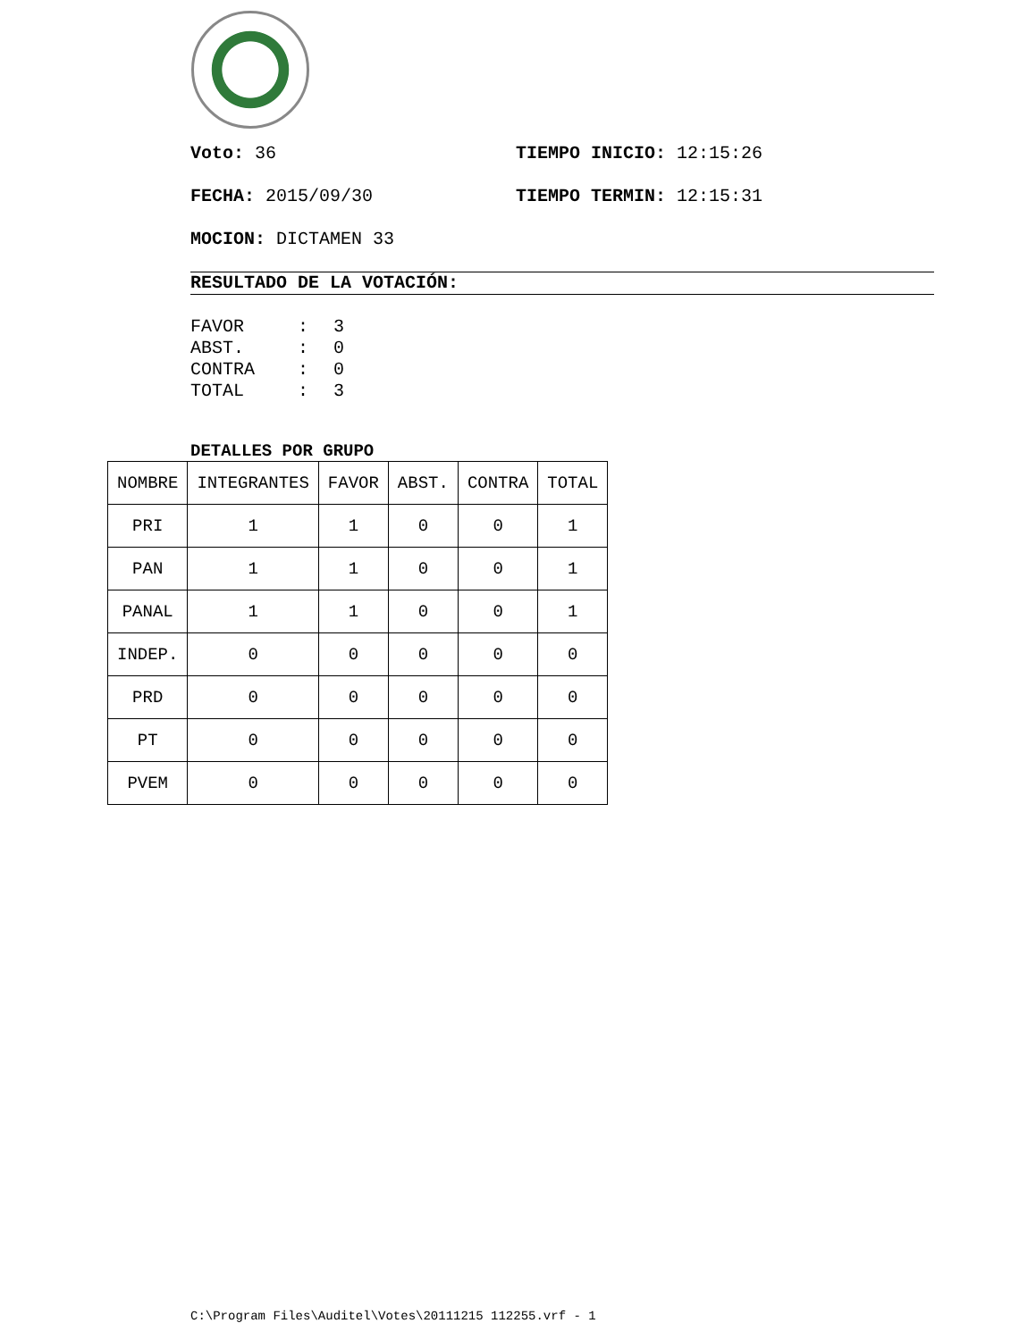Voto: 36 TIEMPO INICIO: 12:15:26
FECHA: 2015/09/30 TIEMPO TERMIN: 12:15:31
MOCION: DICTAMEN 33
RESULTADO DE LA VOTACIÓN:
FAVOR: 3
ABST.: 0
CONTRA: 0
TOTAL: 3
DETALLES POR GRUPO
| NOMBRE | INTEGRANTES | FAVOR | ABST. | CONTRA | TOTAL |
| PRI | 1 | 1 | 0 | 0 | 1 |
| PAN | 1 | 1 | 0 | 0 | 1 |
| PANAL | 1 | 1 | 0 | 0 | 1 |
| INDEP. | 0 | 0 | 0 | 0 | 0 |
| PRD | 0 | 0 | 0 | 0 | 0 |
| PT | 0 | 0 | 0 | 0 | 0 |
| PVEM | 0 | 0 | 0 | 0 | 0 |
C:\Program Files\Auditel\Votes\20111215 112255.vrf - 1